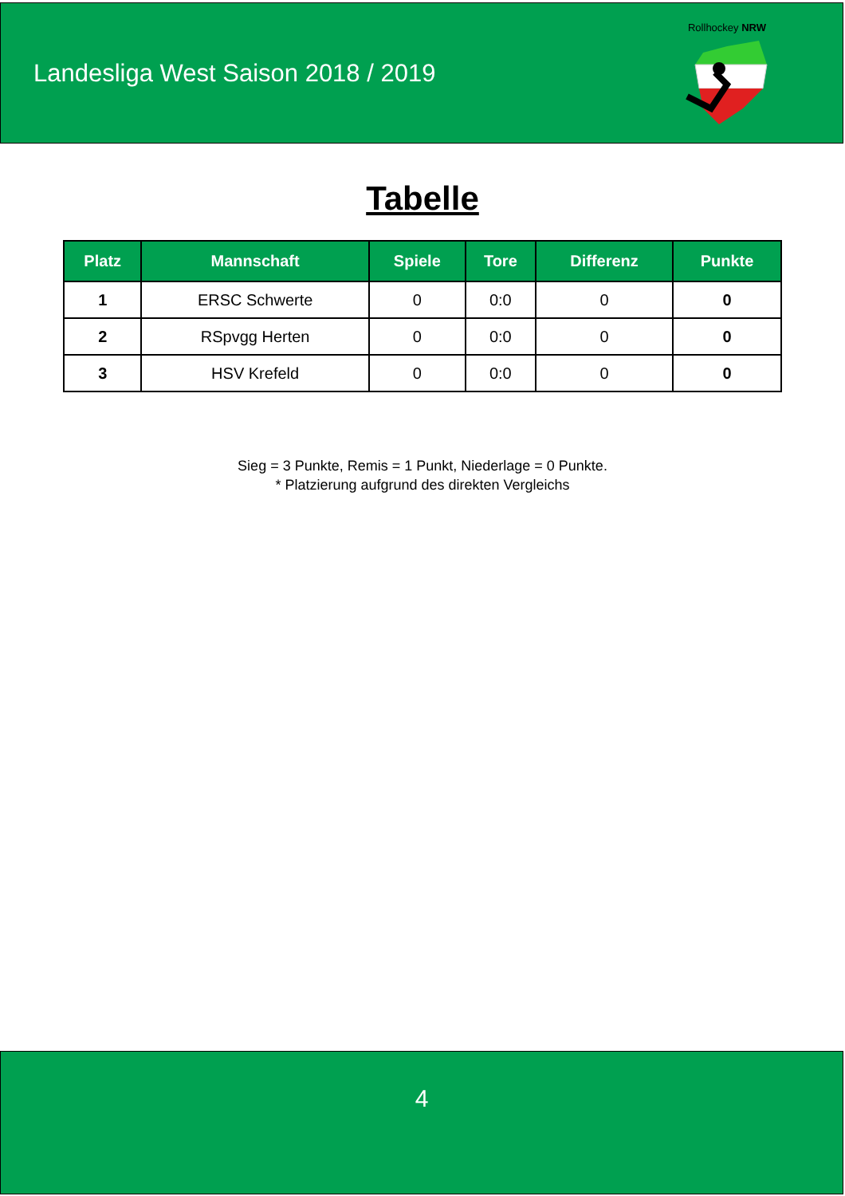Landesliga West Saison 2018 / 2019
Rollhockey NRW
Tabelle
| Platz | Mannschaft | Spiele | Tore | Differenz | Punkte |
| --- | --- | --- | --- | --- | --- |
| 1 | ERSC Schwerte | 0 | 0:0 | 0 | 0 |
| 2 | RSpvgg Herten | 0 | 0:0 | 0 | 0 |
| 3 | HSV Krefeld | 0 | 0:0 | 0 | 0 |
Sieg = 3 Punkte, Remis = 1 Punkt, Niederlage = 0 Punkte.
* Platzierung aufgrund des direkten Vergleichs
4